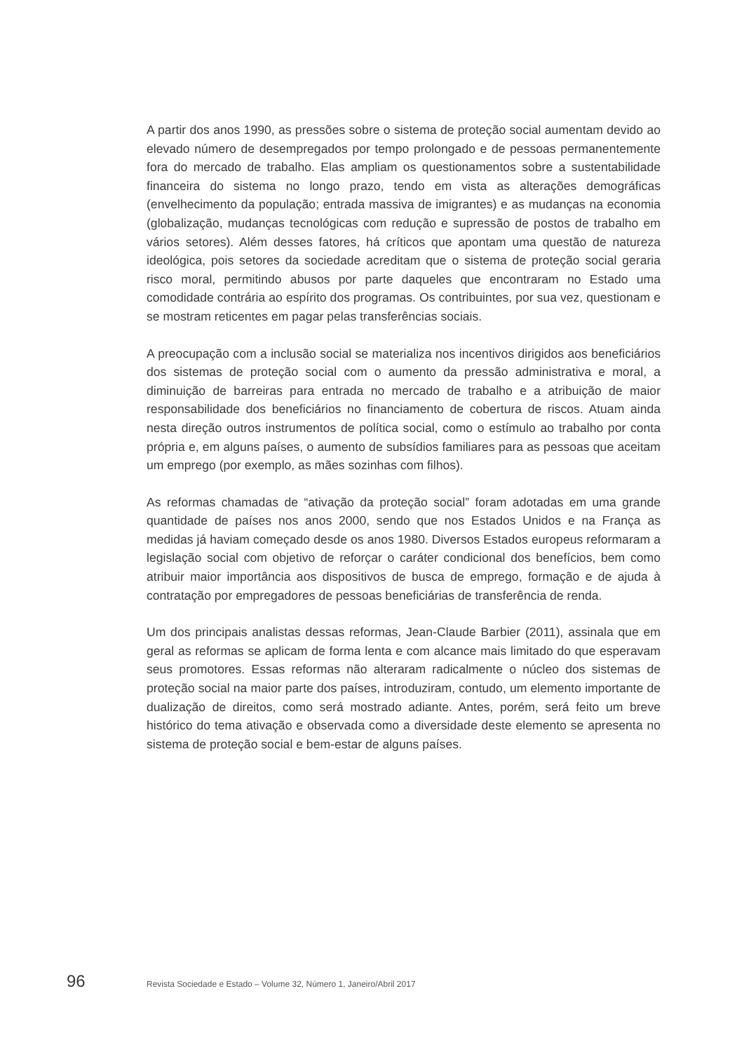A partir dos anos 1990, as pressões sobre o sistema de proteção social aumentam devido ao elevado número de desempregados por tempo prolongado e de pessoas permanentemente fora do mercado de trabalho. Elas ampliam os questionamentos sobre a sustentabilidade financeira do sistema no longo prazo, tendo em vista as alterações demográficas (envelhecimento da população; entrada massiva de imigrantes) e as mudanças na economia (globalização, mudanças tecnológicas com redução e supressão de postos de trabalho em vários setores). Além desses fatores, há críticos que apontam uma questão de natureza ideológica, pois setores da sociedade acreditam que o sistema de proteção social geraria risco moral, permitindo abusos por parte daqueles que encontraram no Estado uma comodidade contrária ao espírito dos programas. Os contribuintes, por sua vez, questionam e se mostram reticentes em pagar pelas transferências sociais.
A preocupação com a inclusão social se materializa nos incentivos dirigidos aos beneficiários dos sistemas de proteção social com o aumento da pressão administrativa e moral, a diminuição de barreiras para entrada no mercado de trabalho e a atribuição de maior responsabilidade dos beneficiários no financiamento de cobertura de riscos. Atuam ainda nesta direção outros instrumentos de política social, como o estímulo ao trabalho por conta própria e, em alguns países, o aumento de subsídios familiares para as pessoas que aceitam um emprego (por exemplo, as mães sozinhas com filhos).
As reformas chamadas de “ativação da proteção social” foram adotadas em uma grande quantidade de países nos anos 2000, sendo que nos Estados Unidos e na França as medidas já haviam começado desde os anos 1980. Diversos Estados europeus reformaram a legislação social com objetivo de reforçar o caráter condicional dos benefícios, bem como atribuir maior importância aos dispositivos de busca de emprego, formação e de ajuda à contratação por empregadores de pessoas beneficiárias de transferência de renda.
Um dos principais analistas dessas reformas, Jean-Claude Barbier (2011), assinala que em geral as reformas se aplicam de forma lenta e com alcance mais limitado do que esperavam seus promotores. Essas reformas não alteraram radicalmente o núcleo dos sistemas de proteção social na maior parte dos países, introduziram, contudo, um elemento importante de dualização de direitos, como será mostrado adiante. Antes, porém, será feito um breve histórico do tema ativação e observada como a diversidade deste elemento se apresenta no sistema de proteção social e bem-estar de alguns países.
96 Revista Sociedade e Estado – Volume 32, Número 1, Janeiro/Abril 2017